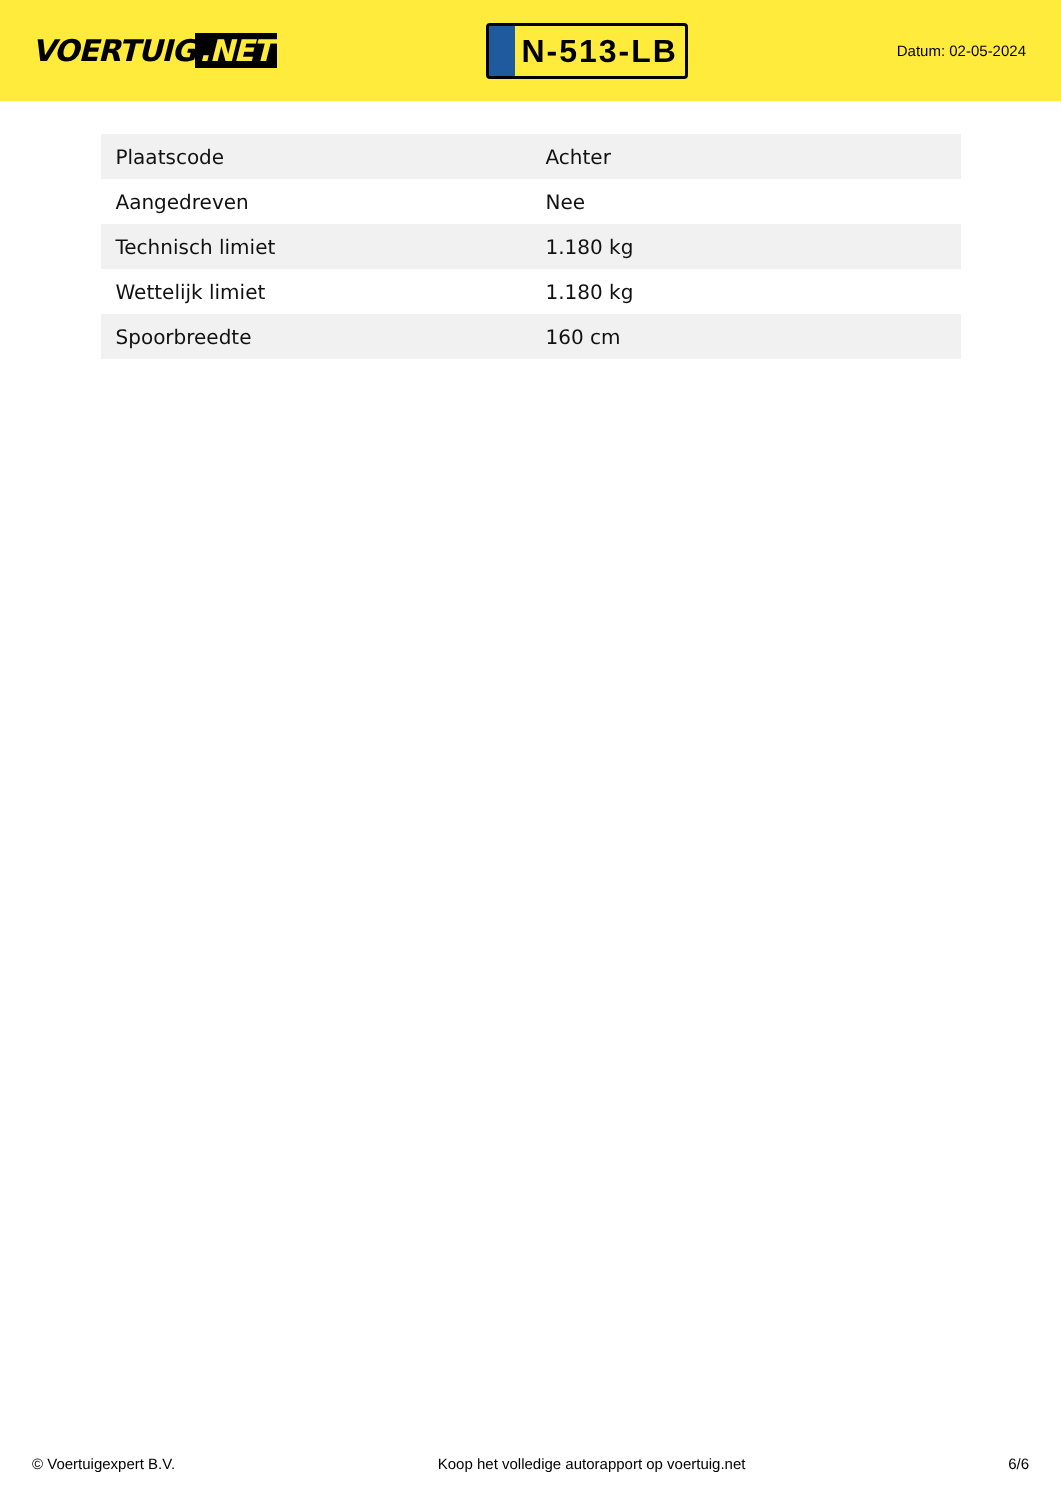VOERTUIG.NET
N-513-LB
Datum: 02-05-2024
| Plaatscode | Achter |
| Aangedreven | Nee |
| Technisch limiet | 1.180 kg |
| Wettelijk limiet | 1.180 kg |
| Spoorbreedte | 160 cm |
© Voertuigexpert B.V. Koop het volledige autorapport op voertuig.net 6/6